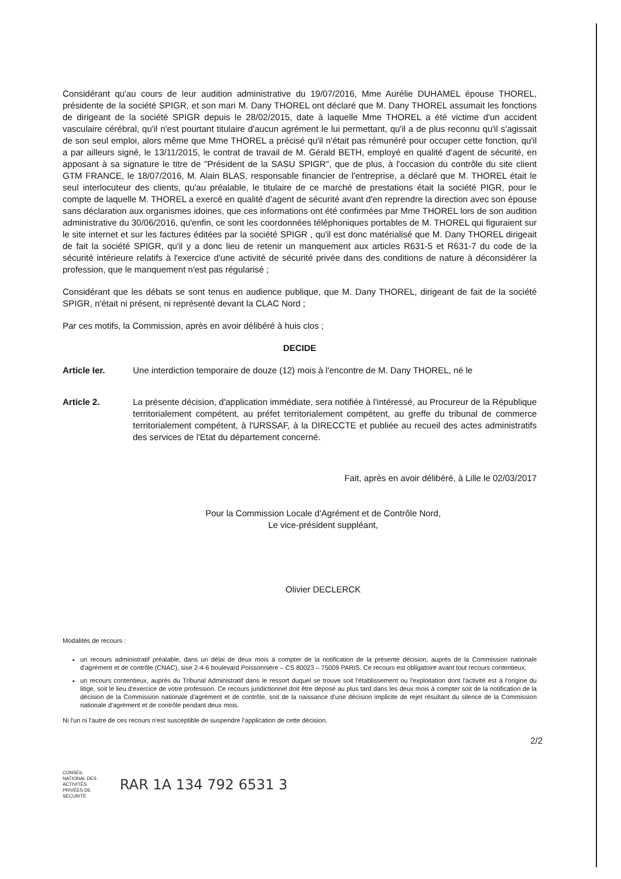Considérant qu'au cours de leur audition administrative du 19/07/2016, Mme Aurélie DUHAMEL épouse THOREL, présidente de la société SPIGR, et son mari M. Dany THOREL ont déclaré que M. Dany THOREL assumait les fonctions de dirigeant de la société SPIGR depuis le 28/02/2015, date à laquelle Mme THOREL a été victime d'un accident vasculaire cérébral, qu'il n'est pourtant titulaire d'aucun agrément le lui permettant, qu'il a de plus reconnu qu'il s'agissait de son seul emploi, alors même que Mme THOREL a précisé qu'il n'était pas rémunéré pour occuper cette fonction, qu'il a par ailleurs signé, le 13/11/2015, le contrat de travail de M. Gérald BETH, employé en qualité d'agent de sécurité, en apposant à sa signature le titre de "Président de la SASU SPIGR", que de plus, à l'occasion du contrôle du site client GTM FRANCE, le 18/07/2016, M. Alain BLAS, responsable financier de l'entreprise, a déclaré que M. THOREL était le seul interlocuteur des clients, qu'au préalable, le titulaire de ce marché de prestations était la société PIGR, pour le compte de laquelle M. THOREL a exercé en qualité d'agent de sécurité avant d'en reprendre la direction avec son épouse sans déclaration aux organismes idoines, que ces informations ont été confirmées par Mme THOREL lors de son audition administrative du 30/06/2016, qu'enfin, ce sont les coordonnées téléphoniques portables de M. THOREL qui figuraient sur le site internet et sur les factures éditées par la société SPIGR , qu'il est donc matérialisé que M. Dany THOREL dirigeait de fait la société SPIGR, qu'il y a donc lieu de retenir un manquement aux articles R631-5 et R631-7 du code de la sécurité intérieure relatifs à l'exercice d'une activité de sécurité privée dans des conditions de nature à déconsidérer la profession, que le manquement n'est pas régularisé ;
Considérant que les débats se sont tenus en audience publique, que M. Dany THOREL, dirigeant de fait de la société SPIGR, n'était ni présent, ni représenté devant la CLAC Nord ;
Par ces motifs, la Commission, après en avoir délibéré à huis clos ;
DECIDE
Article Ier. Une interdiction temporaire de douze (12) mois à l'encontre de M. Dany THOREL, né le
Article 2. La présente décision, d'application immédiate, sera notifiée à l'intéressé, au Procureur de la République territorialement compétent, au préfet territorialement compétent, au greffe du tribunal de commerce territorialement compétent, à l'URSSAF, à la DIRECCTE et publiée au recueil des actes administratifs des services de l'Etat du département concerné.
Fait, après en avoir délibéré, à Lille le 02/03/2017
Pour la Commission Locale d'Agrément et de Contrôle Nord,
Le vice-président suppléant,
Olivier DECLERCK
Modalités de recours :
un recours administratif préalable, dans un délai de deux mois à compter de la notification de la présente décision, auprès de la Commission nationale d'agrément et de contrôle (CNAC), sise 2-4-6 boulevard Poissonnière – CS 80023 – 75009 PARIS. Ce recours est obligatoire avant tout recours contentieux.
un recours contentieux, auprès du Tribunal Administratif dans le ressort duquel se trouve soit l'établissement ou l'exploitation dont l'activité est à l'origine du litige, soit le lieu d'exercice de votre profession. Ce recours juridictionnel doit être déposé au plus tard dans les deux mois à compter soit de la notification de la décision de la Commission nationale d'agrément et de contrôle, soit de la naissance d'une décision implicite de rejet résultant du silence de la Commission nationale d'agrément et de contrôle pendant deux mois.
Ni l'un ni l'autre de ces recours n'est susceptible de suspendre l'application de cette décision.
2/2
CONSEIL
NATIONAL DES
ACTIVITÉS
PRIVÉES DE
SÉCURITÉ
RAR 1A 134 792 6531 3